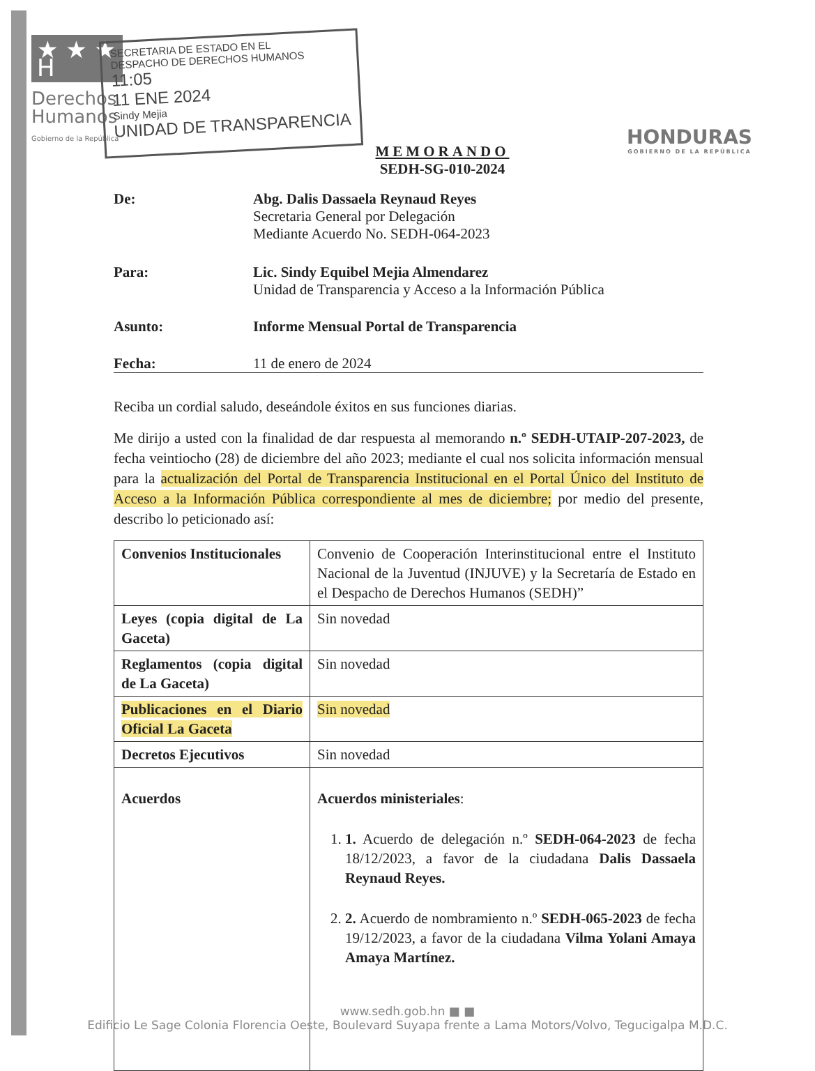★ ★ ★ H
Derechos
Humanos
Gobierno de la República
SECRETARIA DE ESTADO EN EL
DESPACHO DE DERECHOS HUMANOS
11:05
11 ENE 2024
Sindy Mejia
UNIDAD DE TRANSPARENCIA
HONDURAS
GOBIERNO DE LA REPÚBLICA
MEMORANDO
SEDH-SG-010-2024
De: Abg. Dalis Dassaela Reynaud Reyes
Secretaria General por Delegación
Mediante Acuerdo No. SEDH-064-2023
Para: Lic. Sindy Equibel Mejia Almendarez
Unidad de Transparencia y Acceso a la Información Pública
Asunto: Informe Mensual Portal de Transparencia
Fecha: 11 de enero de 2024
Reciba un cordial saludo, deseándole éxitos en sus funciones diarias.
Me dirijo a usted con la finalidad de dar respuesta al memorando n.º SEDH-UTAIP-207-2023, de fecha veintiocho (28) de diciembre del año 2023; mediante el cual nos solicita información mensual para la actualización del Portal de Transparencia Institucional en el Portal Único del Instituto de Acceso a la Información Pública correspondiente al mes de diciembre; por medio del presente, describo lo peticionado así:
| Convenios Institucionales | Convenio de Cooperación Interinstitucional entre el Instituto Nacional de la Juventud (INJUVE) y la Secretaría de Estado en el Despacho de Derechos Humanos (SEDH)” |
| Leyes (copia digital de La Gaceta) | Sin novedad |
| Reglamentos (copia digital de La Gaceta) | Sin novedad |
| Publicaciones en el Diario Oficial La Gaceta | Sin novedad |
| Decretos Ejecutivos | Sin novedad |
| Acuerdos | Acuerdos ministeriales : 1. 1. Acuerdo de delegación n.º SEDH-064-2023 de fecha 18/12/2023, a favor de la ciudadana Dalis Dassaela Reynaud Reyes. 2. 2. Acuerdo de nombramiento n.º SEDH-065-2023 de fecha 19/12/2023, a favor de la ciudadana Vilma Yolani Amaya Amaya Martínez. |
www.sedh.gob.hn ■ ■
Edificio Le Sage Colonia Florencia Oeste, Boulevard Suyapa frente a Lama Motors/Volvo, Tegucigalpa M.D.C.